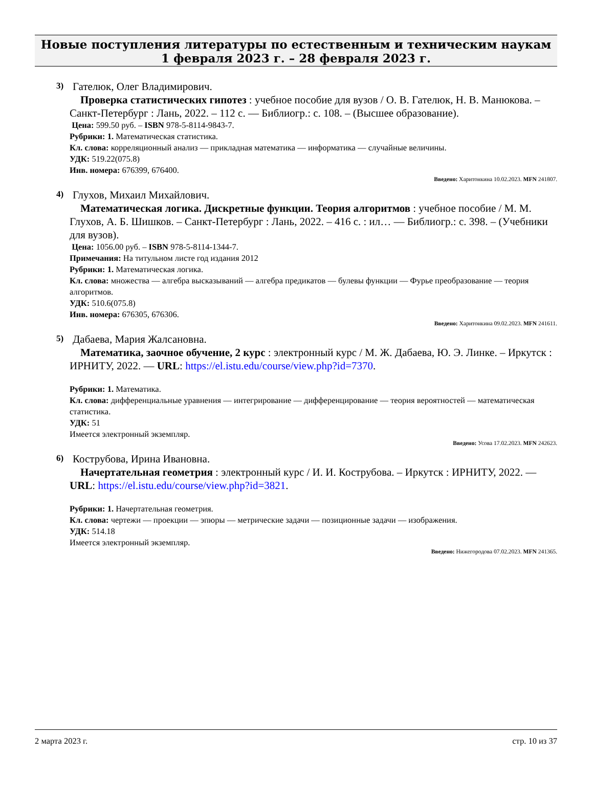Новые поступления литературы по естественным и техническим наукам
1 февраля 2023 г. – 28 февраля 2023 г.
3)
Гателюк, Олег Владимирович.
Проверка статистических гипотез : учебное пособие для вузов / О. В. Гателюк, Н. В. Манюкова. – Санкт-Петербург : Лань, 2022. – 112 с. — Библиогр.: с. 108. – (Высшее образование).
Цена: 599.50 руб. – ISBN 978-5-8114-9843-7.
Рубрики: 1. Математическая статистика.
Кл. слова: корреляционный анализ — прикладная математика — информатика — случайные величины.
УДК: 519.22(075.8)
Инв. номера: 676399, 676400.
Введено: Харитонкина 10.02.2023. MFN 241807.
4)
Глухов, Михаил Михайлович.
Математическая логика. Дискретные функции. Теория алгоритмов : учебное пособие / М. М. Глухов, А. Б. Шишков. – Санкт-Петербург : Лань, 2022. – 416 с. : ил… — Библиогр.: с. 398. – (Учебники для вузов).
Цена: 1056.00 руб. – ISBN 978-5-8114-1344-7.
Примечания: На титульном листе год издания 2012
Рубрики: 1. Математическая логика.
Кл. слова: множества — алгебра высказываний — алгебра предикатов — булевы функции — Фурье преобразование — теория алгоритмов.
УДК: 510.6(075.8)
Инв. номера: 676305, 676306.
Введено: Харитонкина 09.02.2023. MFN 241611.
5)
Дабаева, Мария Жалсановна.
Математика, заочное обучение, 2 курс : электронный курс / М. Ж. Дабаева, Ю. Э. Линке. – Иркутск : ИРНИТУ, 2022. — URL: https://el.istu.edu/course/view.php?id=7370.
Рубрики: 1. Математика.
Кл. слова: дифференциальные уравнения — интегрирование — дифференцирование — теория вероятностей — математическая статистика.
УДК: 51
Имеется электронный экземпляр.
Введено: Усова 17.02.2023. MFN 242623.
6)
Кострубова, Ирина Ивановна.
Начертательная геометрия : электронный курс / И. И. Кострубова. – Иркутск : ИРНИТУ, 2022. — URL: https://el.istu.edu/course/view.php?id=3821.
Рубрики: 1. Начертательная геометрия.
Кл. слова: чертежи — проекции — эпюры — метрические задачи — позиционные задачи — изображения.
УДК: 514.18
Имеется электронный экземпляр.
Введено: Нижегородова 07.02.2023. MFN 241365.
2 марта 2023 г. стр. 10 из 37